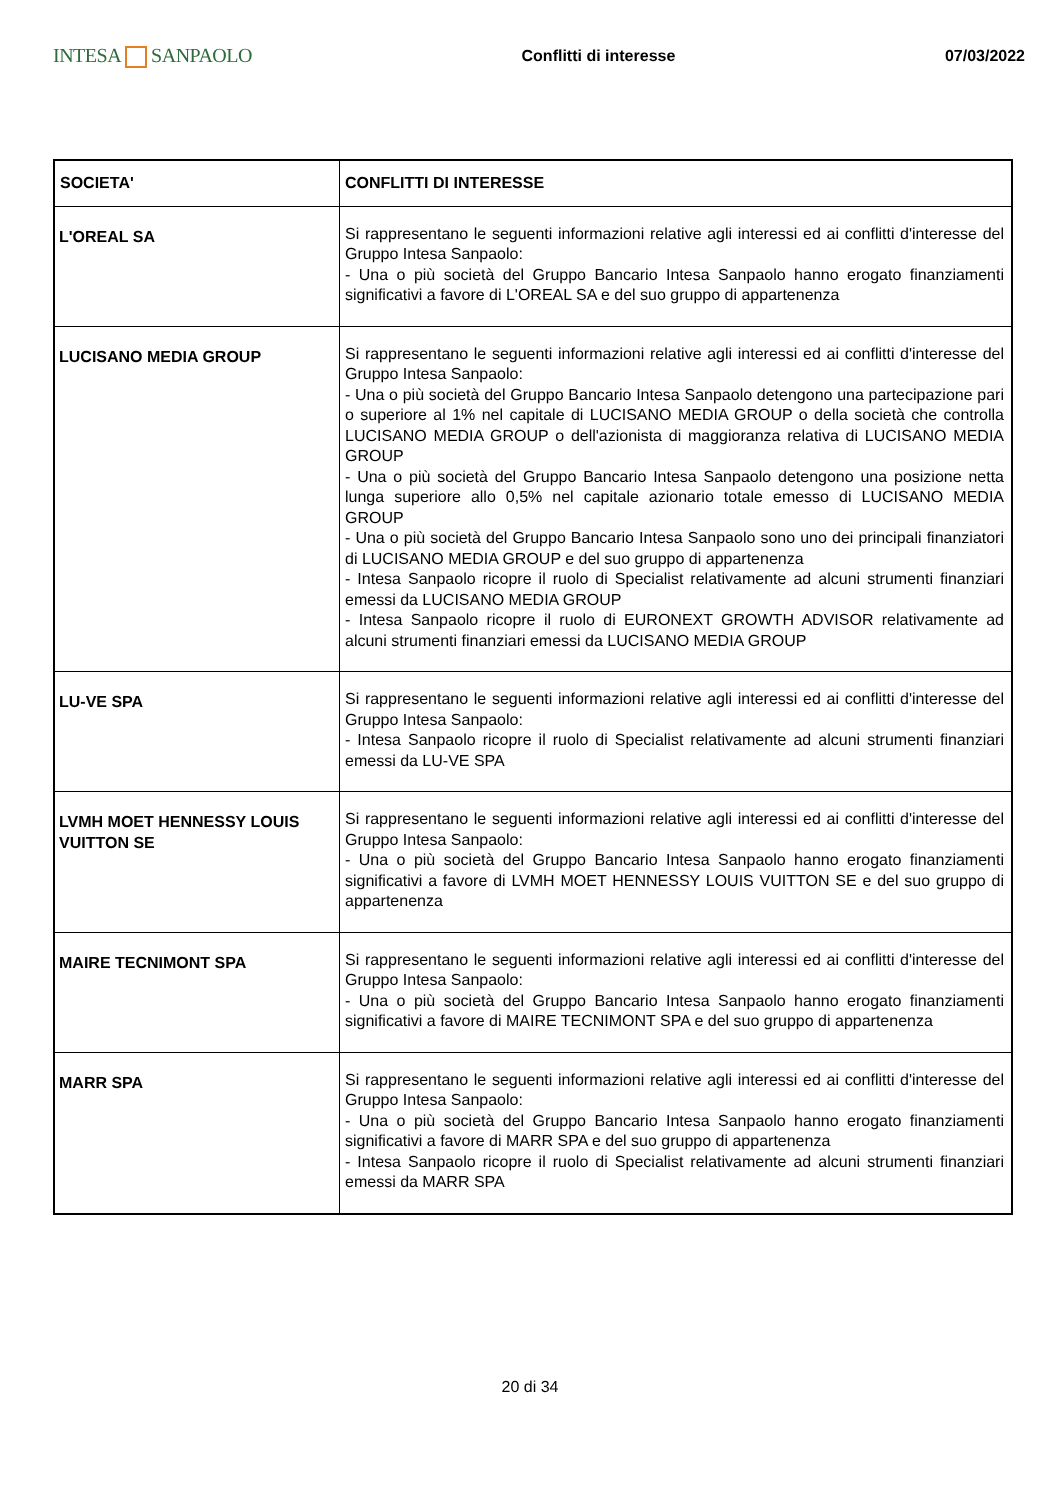INTESA SANPAOLO
Conflitti di interesse 07/03/2022
| SOCIETA' | CONFLITTI DI INTERESSE |
| --- | --- |
| L'OREAL SA | Si rappresentano le seguenti informazioni relative agli interessi ed ai conflitti d'interesse del Gruppo Intesa Sanpaolo: - Una o più società del Gruppo Bancario Intesa Sanpaolo hanno erogato finanziamenti significativi a favore di L'OREAL SA e del suo gruppo di appartenenza |
| LUCISANO MEDIA GROUP | Si rappresentano le seguenti informazioni relative agli interessi ed ai conflitti d'interesse del Gruppo Intesa Sanpaolo: - Una o più società del Gruppo Bancario Intesa Sanpaolo detengono una partecipazione pari o superiore al 1% nel capitale di LUCISANO MEDIA GROUP o della società che controlla LUCISANO MEDIA GROUP o dell'azionista di maggioranza relativa di LUCISANO MEDIA GROUP - Una o più società del Gruppo Bancario Intesa Sanpaolo detengono una posizione netta lunga superiore allo 0,5% nel capitale azionario totale emesso di LUCISANO MEDIA GROUP - Una o più società del Gruppo Bancario Intesa Sanpaolo sono uno dei principali finanziatori di LUCISANO MEDIA GROUP e del suo gruppo di appartenenza - Intesa Sanpaolo ricopre il ruolo di Specialist relativamente ad alcuni strumenti finanziari emessi da LUCISANO MEDIA GROUP - Intesa Sanpaolo ricopre il ruolo di EURONEXT GROWTH ADVISOR relativamente ad alcuni strumenti finanziari emessi da LUCISANO MEDIA GROUP |
| LU-VE SPA | Si rappresentano le seguenti informazioni relative agli interessi ed ai conflitti d'interesse del Gruppo Intesa Sanpaolo: - Intesa Sanpaolo ricopre il ruolo di Specialist relativamente ad alcuni strumenti finanziari emessi da LU-VE SPA |
| LVMH MOET HENNESSY LOUIS VUITTON SE | Si rappresentano le seguenti informazioni relative agli interessi ed ai conflitti d'interesse del Gruppo Intesa Sanpaolo: - Una o più società del Gruppo Bancario Intesa Sanpaolo hanno erogato finanziamenti significativi a favore di LVMH MOET HENNESSY LOUIS VUITTON SE e del suo gruppo di appartenenza |
| MAIRE TECNIMONT SPA | Si rappresentano le seguenti informazioni relative agli interessi ed ai conflitti d'interesse del Gruppo Intesa Sanpaolo: - Una o più società del Gruppo Bancario Intesa Sanpaolo hanno erogato finanziamenti significativi a favore di MAIRE TECNIMONT SPA e del suo gruppo di appartenenza |
| MARR SPA | Si rappresentano le seguenti informazioni relative agli interessi ed ai conflitti d'interesse del Gruppo Intesa Sanpaolo: - Una o più società del Gruppo Bancario Intesa Sanpaolo hanno erogato finanziamenti significativi a favore di MARR SPA e del suo gruppo di appartenenza - Intesa Sanpaolo ricopre il ruolo di Specialist relativamente ad alcuni strumenti finanziari emessi da MARR SPA |
20 di 34